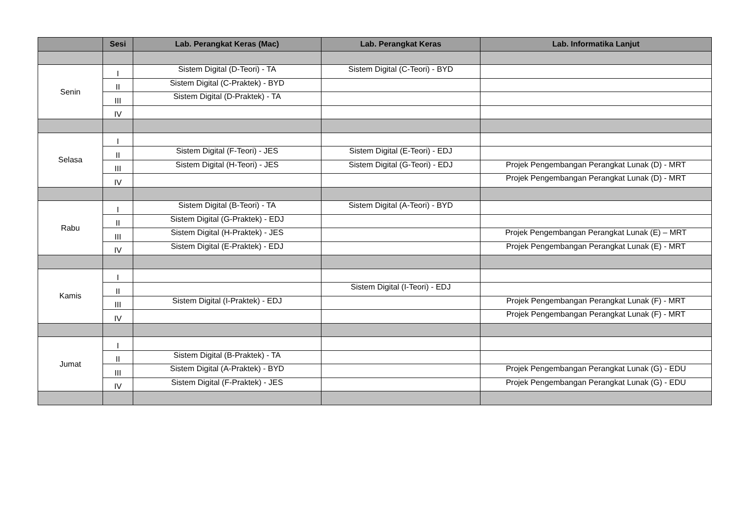| | Sesi | Lab. Perangkat Keras (Mac) | Lab. Perangkat Keras | Lab. Informatika Lanjut |
| --- | --- | --- | --- | --- |
| Senin | I | Sistem Digital (D-Teori) - TA | Sistem Digital (C-Teori) - BYD | |
| | II | Sistem Digital (C-Praktek) - BYD | | |
| | III | Sistem Digital (D-Praktek) - TA | | |
| | IV | | | |
| Selasa | I | | | |
| | II | Sistem Digital (F-Teori) - JES | Sistem Digital (E-Teori) - EDJ | |
| | III | Sistem Digital (H-Teori) - JES | Sistem Digital (G-Teori) - EDJ | Projek Pengembangan Perangkat Lunak (D) - MRT |
| | IV | | | Projek Pengembangan Perangkat Lunak (D) - MRT |
| Rabu | I | Sistem Digital (B-Teori) - TA | Sistem Digital (A-Teori) - BYD | |
| | II | Sistem Digital (G-Praktek) - EDJ | | |
| | III | Sistem Digital (H-Praktek) - JES | | Projek Pengembangan Perangkat Lunak (E) – MRT |
| | IV | Sistem Digital (E-Praktek) - EDJ | | Projek Pengembangan Perangkat Lunak (E) - MRT |
| Kamis | I | | | |
| | II | | Sistem Digital (I-Teori) - EDJ | |
| | III | Sistem Digital (I-Praktek) - EDJ | | Projek Pengembangan Perangkat Lunak (F) - MRT |
| | IV | | | Projek Pengembangan Perangkat Lunak (F) - MRT |
| Jumat | I | | | |
| | II | Sistem Digital (B-Praktek) - TA | | |
| | III | Sistem Digital (A-Praktek) - BYD | | Projek Pengembangan Perangkat Lunak (G) - EDU |
| | IV | Sistem Digital (F-Praktek) - JES | | Projek Pengembangan Perangkat Lunak (G) - EDU |